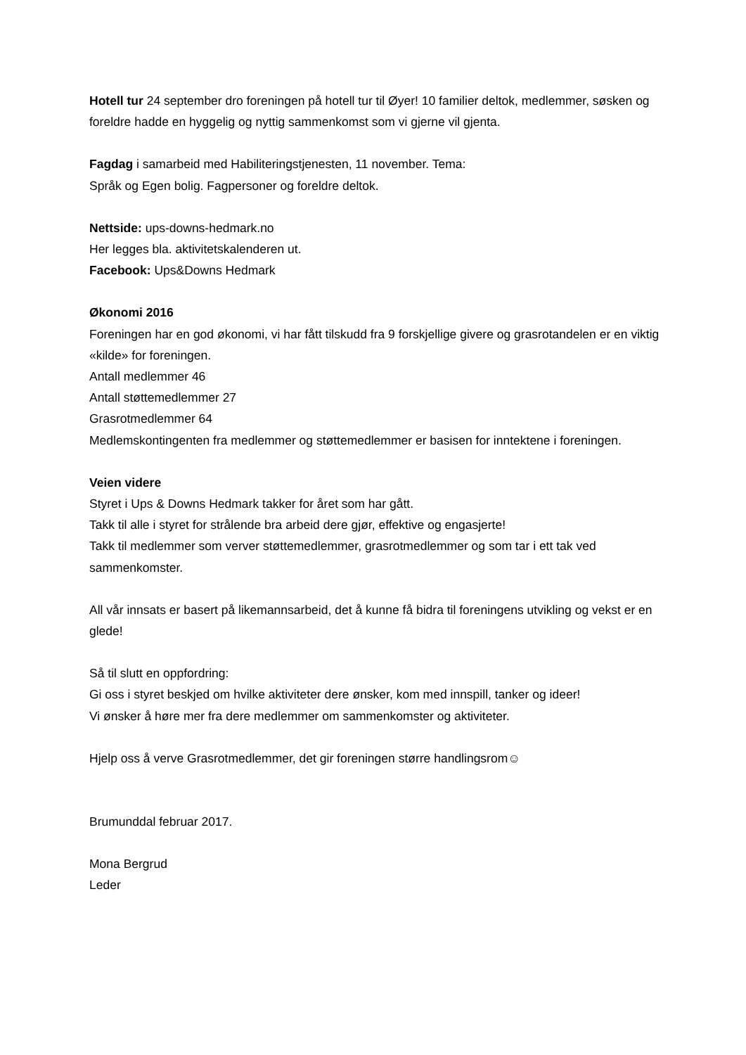Hotell tur 24 september dro foreningen på hotell tur til Øyer! 10 familier deltok, medlemmer, søsken og foreldre hadde en hyggelig og nyttig sammenkomst som vi gjerne vil gjenta.
Fagdag i samarbeid med Habiliteringstjenesten, 11 november. Tema:
Språk og Egen bolig. Fagpersoner og foreldre deltok.
Nettside: ups-downs-hedmark.no
Her legges bla. aktivitetskalenderen ut.
Facebook: Ups&Downs Hedmark
Økonomi 2016
Foreningen har en god økonomi, vi har fått tilskudd fra 9 forskjellige givere og grasrotandelen er en viktig «kilde» for foreningen.
Antall medlemmer 46
Antall støttemedlemmer 27
Grasrotmedlemmer 64
Medlemskontingenten fra medlemmer og støttemedlemmer er basisen for inntektene i foreningen.
Veien videre
Styret i Ups & Downs Hedmark takker for året som har gått.
Takk til alle i styret for strålende bra arbeid dere gjør, effektive og engasjerte!
Takk til medlemmer som verver støttemedlemmer, grasrotmedlemmer og som tar i ett tak ved sammenkomster.
All vår innsats er basert på likemannsarbeid, det å kunne få bidra til foreningens utvikling og vekst er en glede!
Så til slutt en oppfordring:
Gi oss i styret beskjed om hvilke aktiviteter dere ønsker, kom med innspill, tanker og ideer!
Vi ønsker å høre mer fra dere medlemmer om sammenkomster og aktiviteter.
Hjelp oss å verve Grasrotmedlemmer, det gir foreningen større handlingsrom☺
Brumunddal februar 2017.
Mona Bergrud
Leder